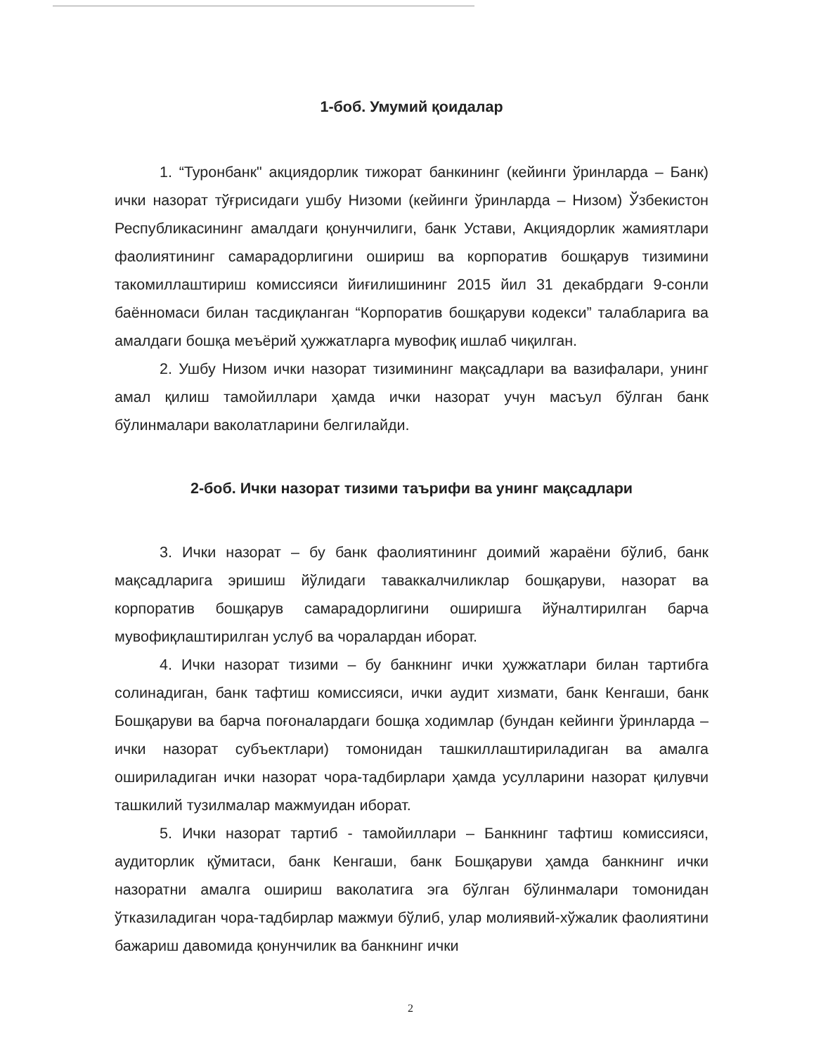1-боб. Умумий қоидалар
1. “Туронбанк" акциядорлик тижорат банкининг (кейинги ўринларда – Банк) ички назорат тўғрисидаги ушбу Низоми (кейинги ўринларда – Низом) Ўзбекистон Республикасининг амалдаги қонунчилиги, банк Устави, Акциядорлик жамиятлари фаолиятининг самарадорлигини ошириш ва корпоратив бошқарув тизимини такомиллаштириш комиссияси йиғилишининг 2015 йил 31 декабрдаги 9-сонли баённомаси билан тасдиқланган “Корпоратив бошқаруви кодекси” талабларига ва амалдаги бошқа меъёрий ҳужжатларга мувофиқ ишлаб чиқилган.
2. Ушбу Низом ички назорат тизимининг мақсадлари ва вазифалари, унинг амал қилиш тамойиллари ҳамда ички назорат учун масъул бўлган банк бўлинмалари ваколатларини белгилайди.
2-боб. Ички назорат тизими таърифи ва унинг мақсадлари
3. Ички назорат – бу банк фаолиятининг доимий жараёни бўлиб, банк мақсадларига эришиш йўлидаги таваккалчиликлар бошқаруви, назорат ва корпоратив бошқарув самарадорлигини оширишга йўналтирилган барча мувофиқлаштирилган услуб ва чоралардан иборат.
4. Ички назорат тизими – бу банкнинг ички ҳужжатлари билан тартибга солинадиган, банк тафтиш комиссияси, ички аудит хизмати, банк Кенгаши, банк Бошқаруви ва барча поғоналардаги бошқа ходимлар (бундан кейинги ўринларда – ички назорат субъектлари) томонидан ташкиллаштириладиган ва амалга ошириладиган ички назорат чора-тадбирлари ҳамда усулларини назорат қилувчи ташкилий тузилмалар мажмуидан иборат.
5. Ички назорат тартиб - тамойиллари – Банкнинг тафтиш комиссияси, аудиторлик қўмитаси, банк Кенгаши, банк Бошқаруви ҳамда банкнинг ички назоратни амалга ошириш ваколатига эга бўлган бўлинмалари томонидан ўтказиладиган чора-тадбирлар мажмуи бўлиб, улар молиявий-хўжалик фаолиятини бажариш давомида қонунчилик ва банкнинг ички
2